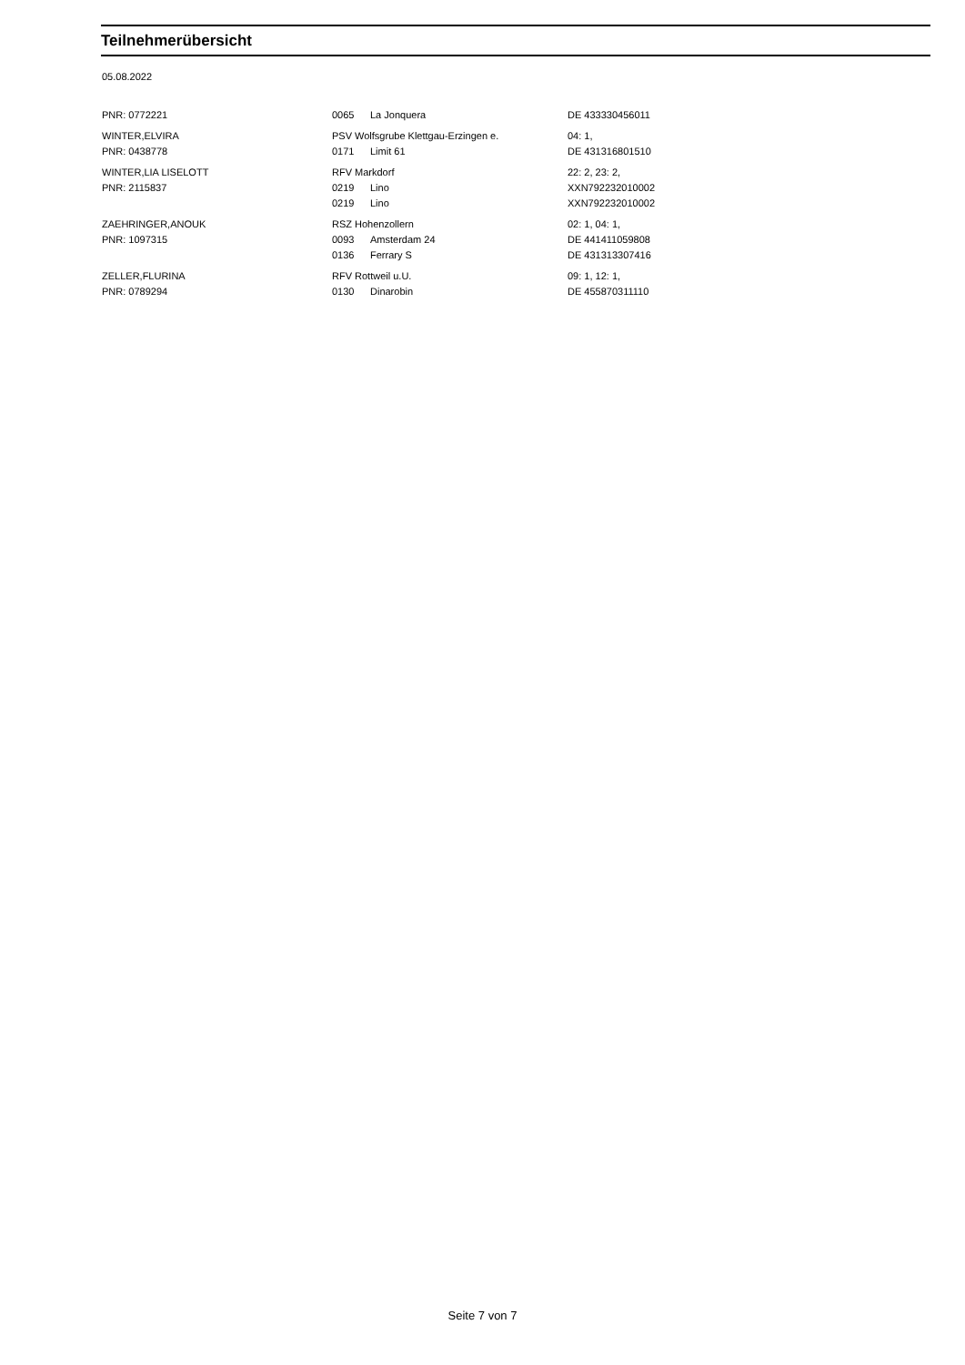Teilnehmerübersicht
05.08.2022
| PNR: 0772221 | 0065 | La Jonquera | DE 433330456011 |
| WINTER,ELVIRA | PSV Wolfsgrube Klettgau-Erzingen e. | | 04: 1, |
| PNR: 0438778 | 0171 | Limit 61 | DE 431316801510 |
| WINTER,LIA LISELOTT | RFV Markdorf | | 22: 2, 23: 2, |
| PNR: 2115837 | 0219 | Lino | XXN792232010002 |
| | 0219 | Lino | XXN792232010002 |
| ZAEHRINGER,ANOUK | RSZ Hohenzollern | | 02: 1, 04: 1, |
| PNR: 1097315 | 0093 | Amsterdam 24 | DE 441411059808 |
| | 0136 | Ferrary S | DE 431313307416 |
| ZELLER,FLURINA | RFV Rottweil u.U. | | 09: 1, 12: 1, |
| PNR: 0789294 | 0130 | Dinarobin | DE 455870311110 |
Seite 7 von 7